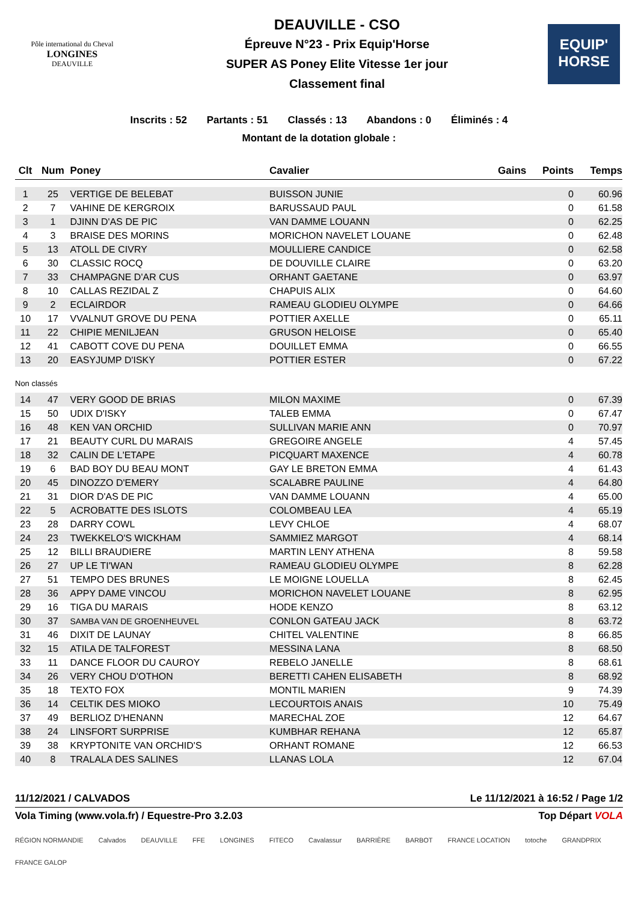Pôle international du Cheval
LONGINES
DEAUVILLE
DEAUVILLE - CSO
Épreuve N°23 - Prix Equip'Horse
SUPER AS Poney Elite Vitesse 1er jour
Classement final
EQUIP'
HORSE
Inscrits : 52 Partants : 51 Classés : 13 Abandons : 0 Éliminés : 4
Montant de la dotation globale :
| Clt | Num | Poney | Cavalier | Gains | Points | Temps |
| --- | --- | --- | --- | --- | --- | --- |
| 1 | 25 | VERTIGE DE BELEBAT | BUISSON JUNIE | | 0 | 60.96 |
| 2 | 7 | VAHINE DE KERGROIX | BARUSSAUD PAUL | | 0 | 61.58 |
| 3 | 1 | DJINN D'AS DE PIC | VAN DAMME LOUANN | | 0 | 62.25 |
| 4 | 3 | BRAISE DES MORINS | MORICHON NAVELET LOUANE | | 0 | 62.48 |
| 5 | 13 | ATOLL DE CIVRY | MOULLIERE CANDICE | | 0 | 62.58 |
| 6 | 30 | CLASSIC ROCQ | DE DOUVILLE CLAIRE | | 0 | 63.20 |
| 7 | 33 | CHAMPAGNE D'AR CUS | ORHANT GAETANE | | 0 | 63.97 |
| 8 | 10 | CALLAS REZIDAL Z | CHAPUIS ALIX | | 0 | 64.60 |
| 9 | 2 | ECLAIRDOR | RAMEAU GLODIEU OLYMPE | | 0 | 64.66 |
| 10 | 17 | VVALNUT GROVE DU PENA | POTTIER AXELLE | | 0 | 65.11 |
| 11 | 22 | CHIPIE MENILJEAN | GRUSON HELOISE | | 0 | 65.40 |
| 12 | 41 | CABOTT COVE DU PENA | DOUILLET EMMA | | 0 | 66.55 |
| 13 | 20 | EASYJUMP D'ISKY | POTTIER ESTER | | 0 | 67.22 |
| Non classés | | | | | | |
| 14 | 47 | VERY GOOD DE BRIAS | MILON MAXIME | | 0 | 67.39 |
| 15 | 50 | UDIX D'ISKY | TALEB EMMA | | 0 | 67.47 |
| 16 | 48 | KEN VAN ORCHID | SULLIVAN MARIE ANN | | 0 | 70.97 |
| 17 | 21 | BEAUTY CURL DU MARAIS | GREGOIRE ANGELE | | 4 | 57.45 |
| 18 | 32 | CALIN DE L'ETAPE | PICQUART MAXENCE | | 4 | 60.78 |
| 19 | 6 | BAD BOY DU BEAU MONT | GAY LE BRETON EMMA | | 4 | 61.43 |
| 20 | 45 | DINOZZO D'EMERY | SCALABRE PAULINE | | 4 | 64.80 |
| 21 | 31 | DIOR D'AS DE PIC | VAN DAMME LOUANN | | 4 | 65.00 |
| 22 | 5 | ACROBATTE DES ISLOTS | COLOMBEAU LEA | | 4 | 65.19 |
| 23 | 28 | DARRY COWL | LEVY CHLOE | | 4 | 68.07 |
| 24 | 23 | TWEKKELO'S WICKHAM | SAMMIEZ MARGOT | | 4 | 68.14 |
| 25 | 12 | BILLI BRAUDIERE | MARTIN LENY ATHENA | | 8 | 59.58 |
| 26 | 27 | UP LE TI'WAN | RAMEAU GLODIEU OLYMPE | | 8 | 62.28 |
| 27 | 51 | TEMPO DES BRUNES | LE MOIGNE LOUELLA | | 8 | 62.45 |
| 28 | 36 | APPY DAME VINCOU | MORICHON NAVELET LOUANE | | 8 | 62.95 |
| 29 | 16 | TIGA DU MARAIS | HODE KENZO | | 8 | 63.12 |
| 30 | 37 | SAMBA VAN DE GROENHEUVEL | CONLON GATEAU JACK | | 8 | 63.72 |
| 31 | 46 | DIXIT DE LAUNAY | CHITEL VALENTINE | | 8 | 66.85 |
| 32 | 15 | ATILA DE TALFOREST | MESSINA LANA | | 8 | 68.50 |
| 33 | 11 | DANCE FLOOR DU CAUROY | REBELO JANELLE | | 8 | 68.61 |
| 34 | 26 | VERY CHOU D'OTHON | BERETTI CAHEN ELISABETH | | 8 | 68.92 |
| 35 | 18 | TEXTO FOX | MONTIL MARIEN | | 9 | 74.39 |
| 36 | 14 | CELTIK DES MIOKO | LECOURTOIS ANAIS | | 10 | 75.49 |
| 37 | 49 | BERLIOZ D'HENANN | MARECHAL ZOE | | 12 | 64.67 |
| 38 | 24 | LINSFORT SURPRISE | KUMBHAR REHANA | | 12 | 65.87 |
| 39 | 38 | KRYPTONITE VAN ORCHID'S | ORHANT ROMANE | | 12 | 66.53 |
| 40 | 8 | TRALALA DES SALINES | LLANAS LOLA | | 12 | 67.04 |
11/12/2021 / CALVADOS Le 11/12/2021 à 16:52 / Page 1/2
Vola Timing (www.vola.fr) / Equestre-Pro 3.2.03 Top Départ VOLA
RÉGION NORMANDIE Calvados DEAUVILLE FFE LONGINES FITECO Cavalassur BARRIÈRE BARBOT FRANCE LOCATION totoche GRANDPRIX FRANCE GALOP